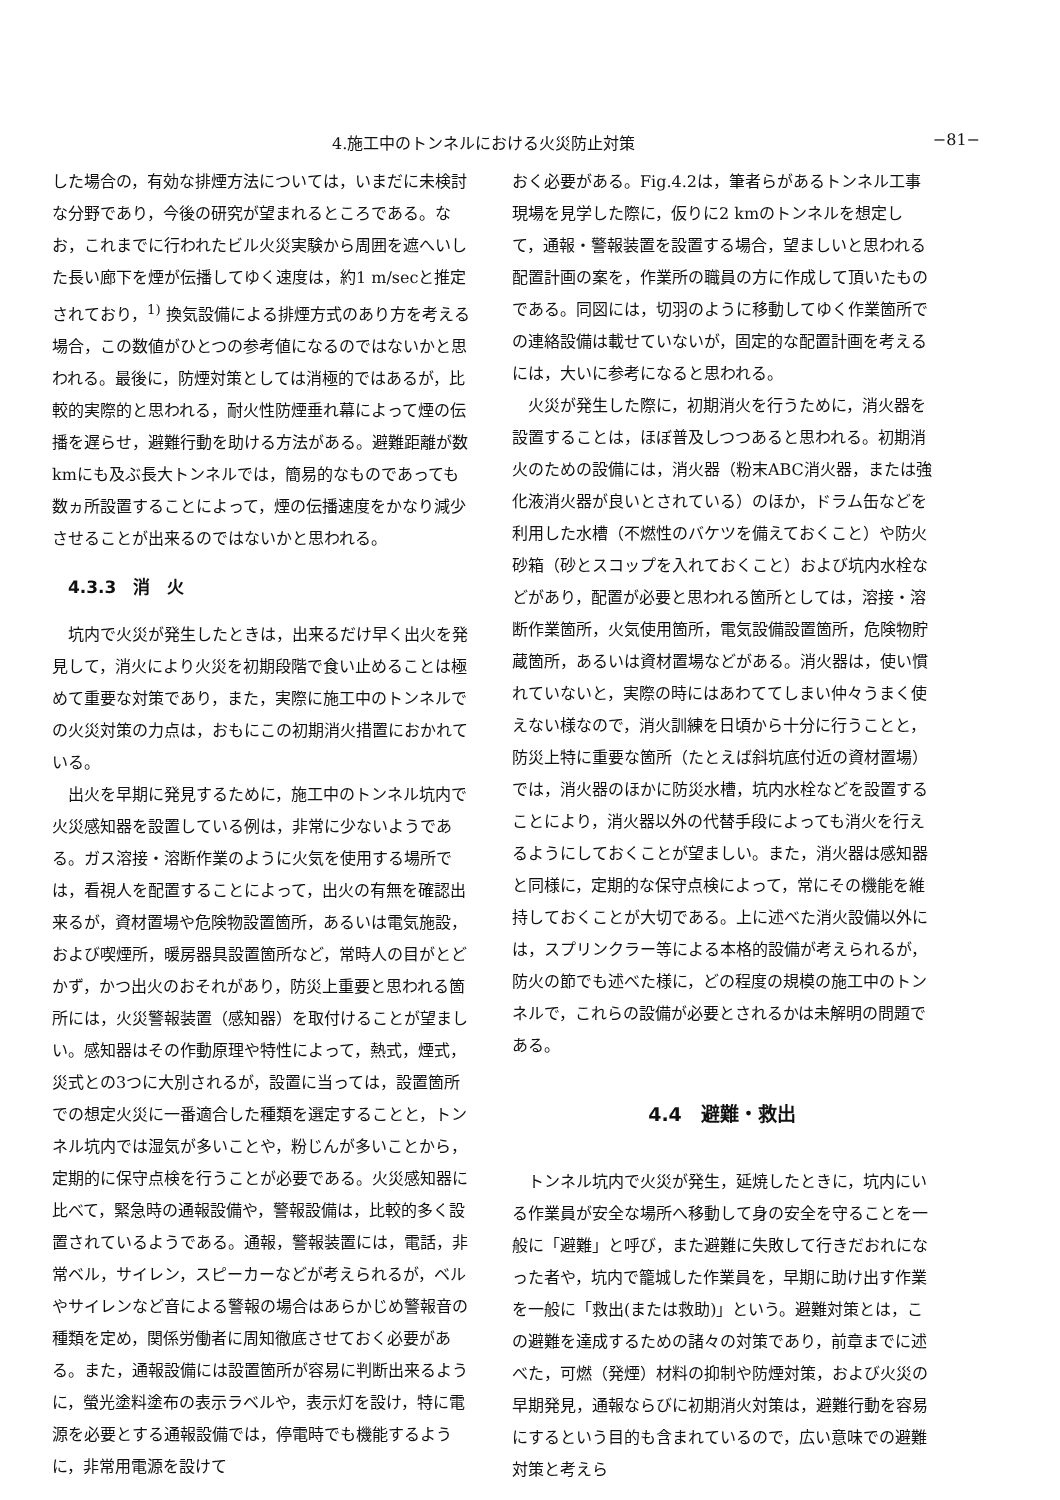4.施工中のトンネルにおける火災防止対策 −81−
した場合の，有効な排煙方法については，いまだに未検討な分野であり，今後の研究が望まれるところである。なお，これまでに行われたビル火災実験から周囲を遮へいした長い廊下を煙が伝播してゆく速度は，約1 m/secと推定されており，<sup>1)</sup> 換気設備による排煙方式のあり方を考える場合，この数値がひとつの参考値になるのではないかと思われる。最後に，防煙対策としては消極的ではあるが，比較的実際的と思われる，耐火性防煙垂れ幕によって煙の伝播を遅らせ，避難行動を助ける方法がある。避難距離が数kmにも及ぶ長大トンネルでは，簡易的なものであっても数ヵ所設置することによって，煙の伝播速度をかなり減少させることが出来るのではないかと思われる。
4.3.3　消　火
坑内で火災が発生したときは，出来るだけ早く出火を発見して，消火により火災を初期段階で食い止めることは極めて重要な対策であり，また，実際に施工中のトンネルでの火災対策の力点は，おもにこの初期消火措置におかれている。
出火を早期に発見するために，施工中のトンネル坑内で火災感知器を設置している例は，非常に少ないようである。ガス溶接・溶断作業のように火気を使用する場所では，看視人を配置することによって，出火の有無を確認出来るが，資材置場や危険物設置箇所，あるいは電気施設，および喫煙所，暖房器具設置箇所など，常時人の目がとどかず，かつ出火のおそれがあり，防災上重要と思われる箇所には，火災警報装置（感知器）を取付けることが望ましい。感知器はその作動原理や特性によって，熱式，煙式，災式との3つに大別されるが，設置に当っては，設置箇所での想定火災に一番適合した種類を選定することと，トンネル坑内では湿気が多いことや，粉じんが多いことから，定期的に保守点検を行うことが必要である。火災感知器に比べて，緊急時の通報設備や，警報設備は，比較的多く設置されているようである。通報，警報装置には，電話，非常ベル，サイレン，スピーカーなどが考えられるが，ベルやサイレンなど音による警報の場合はあらかじめ警報音の種類を定め，関係労働者に周知徹底させておく必要がある。また，通報設備には設置箇所が容易に判断出来るように，螢光塗料塗布の表示ラベルや，表示灯を設け，特に電源を必要とする通報設備では，停電時でも機能するように，非常用電源を設けて
おく必要がある。Fig.4.2は，筆者らがあるトンネル工事現場を見学した際に，仮りに2 kmのトンネルを想定して，通報・警報装置を設置する場合，望ましいと思われる配置計画の案を，作業所の職員の方に作成して頂いたものである。同図には，切羽のように移動してゆく作業箇所での連絡設備は載せていないが，固定的な配置計画を考えるには，大いに参考になると思われる。
火災が発生した際に，初期消火を行うために，消火器を設置することは，ほぼ普及しつつあると思われる。初期消火のための設備には，消火器（粉末ABC消火器，または強化液消火器が良いとされている）のほか，ドラム缶などを利用した水槽（不燃性のバケツを備えておくこと）や防火砂箱（砂とスコップを入れておくこと）および坑内水栓などがあり，配置が必要と思われる箇所としては，溶接・溶断作業箇所，火気使用箇所，電気設備設置箇所，危険物貯蔵箇所，あるいは資材置場などがある。消火器は，使い慣れていないと，実際の時にはあわててしまい仲々うまく使えない様なので，消火訓練を日頃から十分に行うことと，防災上特に重要な箇所（たとえば斜坑底付近の資材置場）では，消火器のほかに防災水槽，坑内水栓などを設置することにより，消火器以外の代替手段によっても消火を行えるようにしておくことが望ましい。また，消火器は感知器と同様に，定期的な保守点検によって，常にその機能を維持しておくことが大切である。上に述べた消火設備以外には，スプリンクラー等による本格的設備が考えられるが，防火の節でも述べた様に，どの程度の規模の施工中のトンネルで，これらの設備が必要とされるかは未解明の問題である。
4.4　避難・救出
トンネル坑内で火災が発生，延焼したときに，坑内にいる作業員が安全な場所へ移動して身の安全を守ることを一般に「避難」と呼び，また避難に失敗して行きだおれになった者や，坑内で籠城した作業員を，早期に助け出す作業を一般に「救出(または救助)」という。避難対策とは，この避難を達成するための諸々の対策であり，前章までに述べた，可燃（発煙）材料の抑制や防煙対策，および火災の早期発見，通報ならびに初期消火対策は，避難行動を容易にするという目的も含まれているので，広い意味での避難対策と考えら